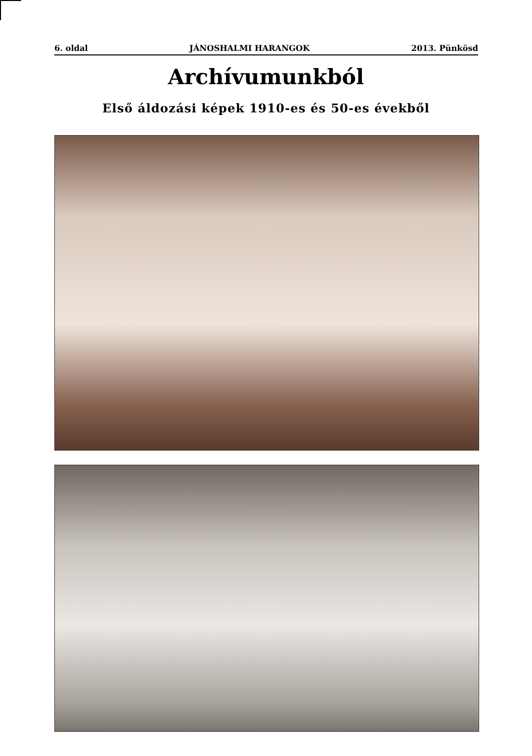6. oldal JÁNOSHALMI HARANGOK 2013. Pünkösd
Archívumunkból
Első áldozási képek 1910-es és 50-es évekből